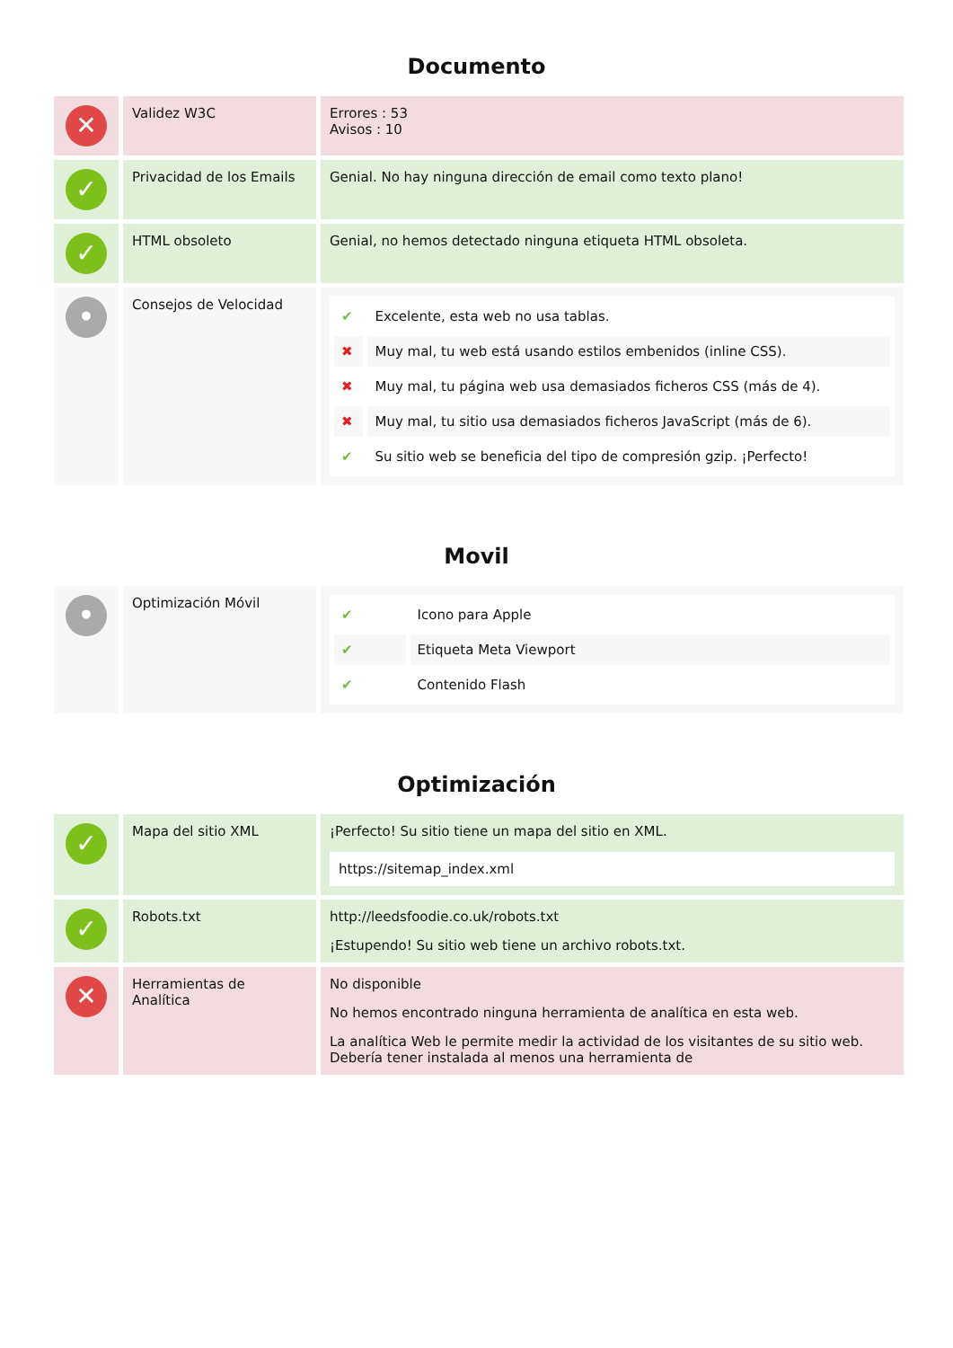Documento
| ✕ | Validez W3C | Errores : 53 Avisos : 10 |
| ✓ | Privacidad de los Emails | Genial. No hay ninguna dirección de email como texto plano! |
| ✓ | HTML obsoleto | Genial, no hemos detectado ninguna etiqueta HTML obsoleta. |
| • | Consejos de Velocidad | / ✔ / Excelente, esta web no usa tablas. / / ✖ / Muy mal, tu web está usando estilos embenidos (inline CSS). / / ✖ / Muy mal, tu página web usa demasiados ficheros CSS (más de 4). / / ✖ / Muy mal, tu sitio usa demasiados ficheros JavaScript (más de 6). / / ✔ / Su sitio web se beneficia del tipo de compresión gzip. ¡Perfecto! / |
Movil
| • | Optimización Móvil | / ✔ / Icono para Apple / / ✔ / Etiqueta Meta Viewport / / ✔ / Contenido Flash / |
Optimización
| ✓ | Mapa del sitio XML | ¡Perfecto! Su sitio tiene un mapa del sitio en XML. https://sitemap_index.xml |
| ✓ | Robots.txt | http://leedsfoodie.co.uk/robots.txt ¡Estupendo! Su sitio web tiene un archivo robots.txt. |
| ✕ | Herramientas de Analítica | No disponible No hemos encontrado ninguna herramienta de analítica en esta web. La analítica Web le permite medir la actividad de los visitantes de su sitio web. Debería tener instalada al menos una herramienta de |